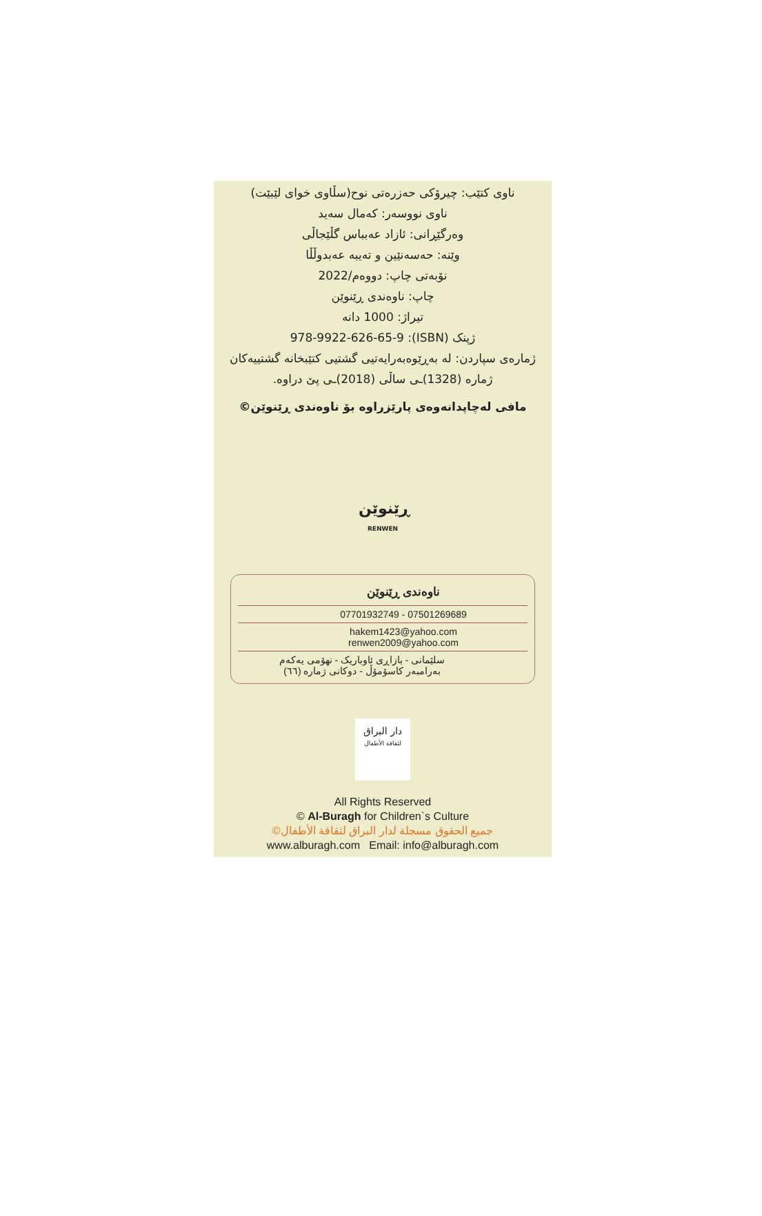ناوی کتێب: چیرۆکی حەزرەتی نوح(سڵاوی خوای لێبێت)
ناوی نووسەر: کەمال سەید
وەرگێڕانی: ئازاد عەبباس گڵێجاڵی
وێنە: حەسەنێین و تەیبە عەبدوڵڵا
نۆبەتی چاپ: دووەم/2022
چاپ: ناوەندی ڕێنوێن
تیراژ: 1000 دانە
ژپنک (ISBN): 978-9922-626-65-9
ژمارەی سپاردن: لە بەڕێوەبەرایەتیی گشتیی کتێبخانە گشتییەکان
ژمارە (1328)ـی ساڵی (2018)ـی پێ دراوە.
مافی لەچاپدانەوەی پارێزراوە بۆ ناوەندی ڕێنوێن©
ڕێنوێن
RENWEN
ناوەندی ڕێنوێن
07701932749 - 07501269689
hakem1423@yahoo.com
renwen2009@yahoo.com
سلێمانی - بازاڕی ئاوباریک - نهۆمی یەکەم
بەرامبەر کاسۆمۆڵ - دوکانی ژمارە (٦٦)
دار البراق
لثقافة الأطفال
All Rights Reserved
© Al-Buragh for Children`s Culture
جميع الحقوق مسجلة لدار البراق لثقافة الأطفال©
www.alburagh.com Email: info@alburagh.com